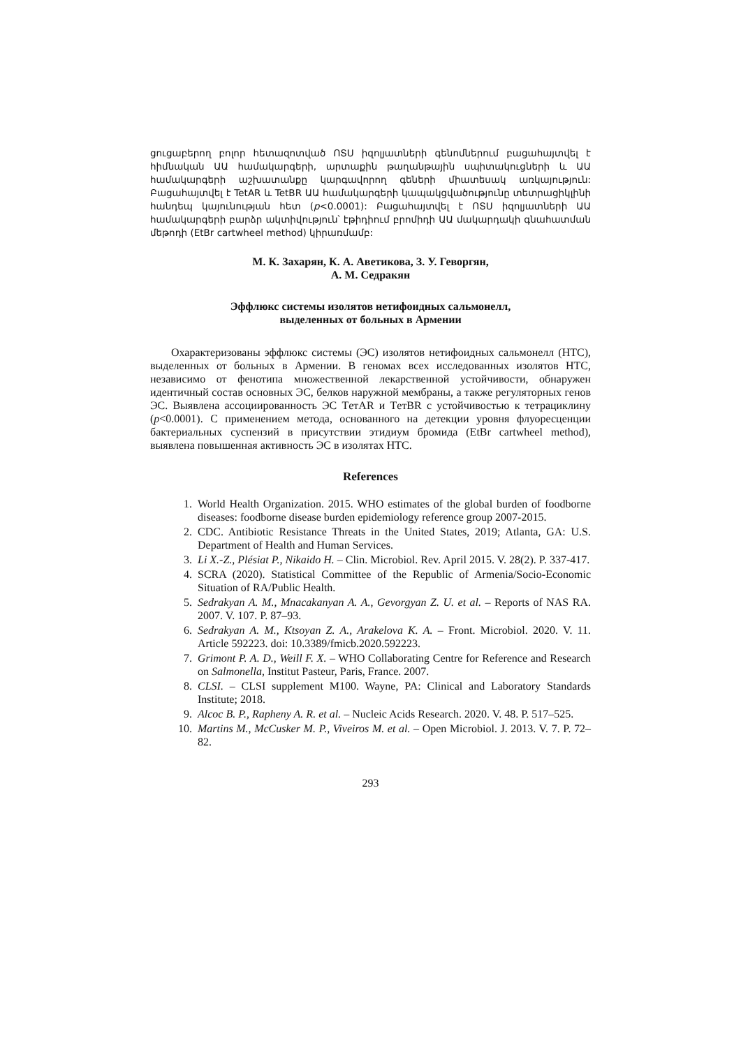ցուցաբերող բոլոր հետազոտված ՈՏՍ իզոլյատների գենոմներում բացահայտվել է հիմնական ԱԱ համակարգերի, արտաքին թաղանթային սպիտակուցների և ԱԱ համակարգերի աշխատանքը կարգավորող գեների միատեսակ առկայություն: Բացահայտվել է TetAR և TetBR ԱԱ համակարգերի կապակցվածությունը տետրացիկլինի հանդեպ կայունության հետ (p<0.0001): Բացահայտվել է ՈՏՍ իզոլյատների ԱԱ համակարգերի բարձր ակտիվություն՝ էթիդիում բրոմիդի ԱԱ մակարդակի գնահատման մեթոդի (EtBr cartwheel method) կիրառմամբ:
М. К. Захарян, К. А. Аветикова, З. У. Геворгян,
А. М. Седракян
Эффлюкс системы изолятов нетифоидных сальмонелл,
выделенных от больных в Армении
Охарактеризованы эффлюкс системы (ЭС) изолятов нетифоидных сальмонелл (НТС), выделенных от больных в Армении. В геномах всех исследованных изолятов НТС, независимо от фенотипа множественной лекарственной устойчивости, обнаружен идентичный состав основных ЭС, белков наружной мембраны, а также регуляторных генов ЭС. Выявлена ассоциированность ЭС TетAR и TетBR с устойчивостью к тетрациклину (p<0.0001). С применением метода, основанного на детекции уровня флуоресценции бактериальных суспензий в присутствии этидиум бромида (EtBr cartwheel method), выявлена повышенная активность ЭС в изолятах НТС.
References
1. World Health Organization. 2015. WHO estimates of the global burden of foodborne diseases: foodborne disease burden epidemiology reference group 2007-2015.
2. CDC. Antibiotic Resistance Threats in the United States, 2019; Atlanta, GA: U.S. Department of Health and Human Services.
3. Li X.-Z., Plésiat P., Nikaido H. – Clin. Microbiol. Rev. April 2015. V. 28(2). P. 337-417.
4. SCRA (2020). Statistical Committee of the Republic of Armenia/Socio-Economic Situation of RA/Public Health.
5. Sedrakyan A. M., Mnacakanyan A. A., Gevorgyan Z. U. et al. – Reports of NAS RA. 2007. V. 107. P. 87–93.
6. Sedrakyan A. M., Ktsoyan Z. A., Arakelova K. A. – Front. Microbiol. 2020. V. 11. Article 592223. doi: 10.3389/fmicb.2020.592223.
7. Grimont P. A. D., Weill F. X. – WHO Collaborating Centre for Reference and Research on Salmonella, Institut Pasteur, Paris, France. 2007.
8. CLSI. – CLSI supplement M100. Wayne, PA: Clinical and Laboratory Standards Institute; 2018.
9. Alcoc B. P., Rapheny A. R. et al. – Nucleic Acids Research. 2020. V. 48. P. 517–525.
10. Martins M., McCusker M. P., Viveiros M. et al. – Open Microbiol. J. 2013. V. 7. P. 72–82.
293